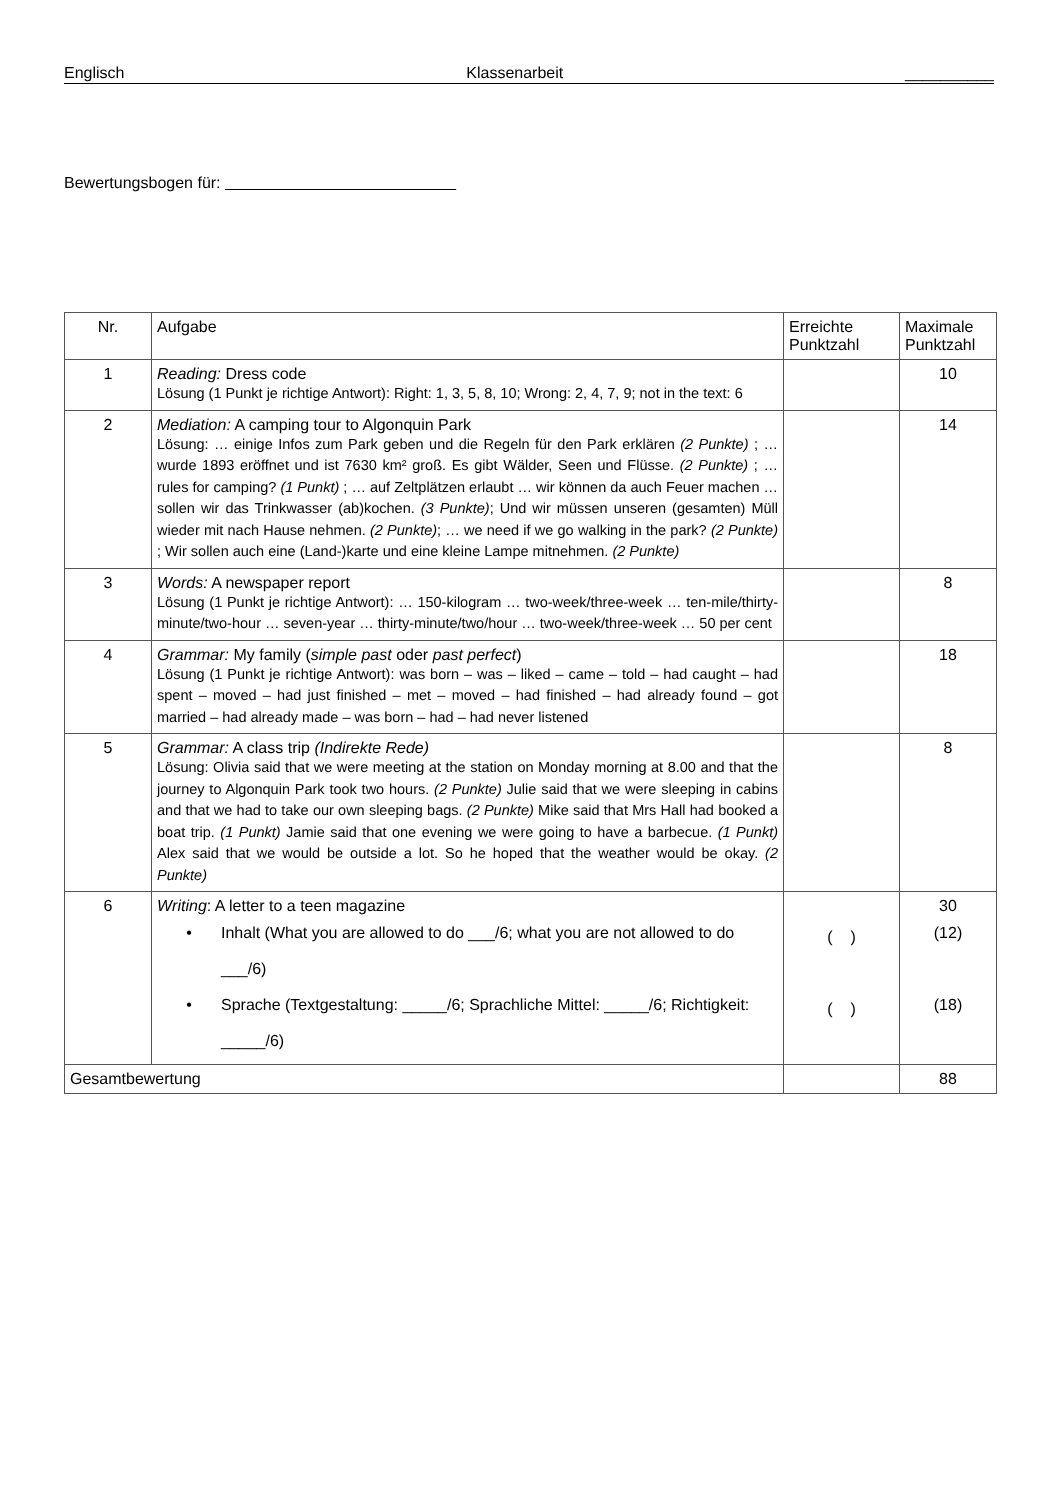Englisch Klassenarbeit __________
Bewertungsbogen für:
| Nr. | Aufgabe | Erreichte Punktzahl | Maximale Punktzahl |
| --- | --- | --- | --- |
| 1 | Reading: Dress code Lösung (1 Punkt je richtige Antwort): Right: 1, 3, 5, 8, 10; Wrong: 2, 4, 7, 9; not in the text: 6 | | 10 |
| 2 | Mediation: A camping tour to Algonquin Park Lösung: … einige Infos zum Park geben und die Regeln für den Park erklären (2 Punkte) ; … wurde 1893 eröffnet und ist 7630 km² groß. Es gibt Wälder, Seen und Flüsse. (2 Punkte) ; … rules for camping? (1 Punkt) ; … auf Zeltplätzen erlaubt … wir können da auch Feuer machen … sollen wir das Trinkwasser (ab)kochen. (3 Punkte) ; Und wir müssen unseren (gesamten) Müll wieder mit nach Hause nehmen. (2 Punkte) ; … we need if we go walking in the park? (2 Punkte) ; Wir sollen auch eine (Land-)karte und eine kleine Lampe mitnehmen. (2 Punkte) | | 14 |
| 3 | Words: A newspaper report Lösung (1 Punkt je richtige Antwort): … 150-kilogram … two-week/three-week … ten-mile/thirty-minute/two-hour … seven-year … thirty-minute/two/hour … two-week/three-week … 50 per cent | | 8 |
| 4 | Grammar: My family ( simple past oder past perfect ) Lösung (1 Punkt je richtige Antwort): was born – was – liked – came – told – had caught – had spent – moved – had just finished – met – moved – had finished – had already found – got married – had already made – was born – had – had never listened | | 18 |
| 5 | Grammar: A class trip (Indirekte Rede) Lösung: Olivia said that we were meeting at the station on Monday morning at 8.00 and that the journey to Algonquin Park took two hours. (2 Punkte) Julie said that we were sleeping in cabins and that we had to take our own sleeping bags. (2 Punkte) Mike said that Mrs Hall had booked a boat trip. (1 Punkt) Jamie said that one evening we were going to have a barbecue. (1 Punkt) Alex said that we would be outside a lot. So he hoped that the weather would be okay. (2 Punkte) | | 8 |
| 6 | Writing : A letter to a teen magazine • Inhalt (What you are allowed to do ___/6; what you are not allowed to do ___/6) • Sprache (Textgestaltung: _____/6; Sprachliche Mittel: _____/6; Richtigkeit: _____/6) | ( ) ( ) | 30 (12) (18) |
| Gesamtbewertung | | | 88 |